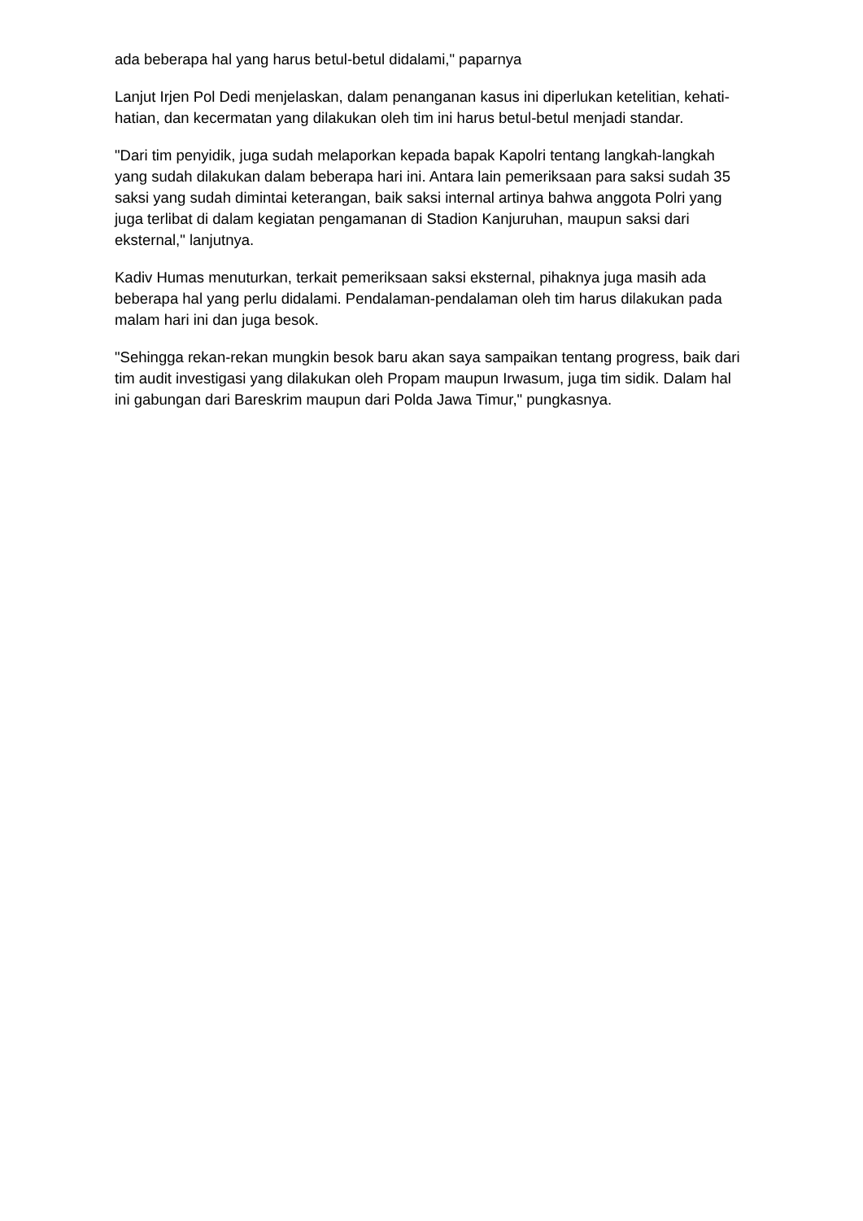ada beberapa hal yang harus betul-betul didalami," paparnya
Lanjut Irjen Pol Dedi menjelaskan, dalam penanganan kasus ini diperlukan ketelitian, kehati-hatian, dan kecermatan yang dilakukan oleh tim ini harus betul-betul menjadi standar.
"Dari tim penyidik, juga sudah melaporkan kepada bapak Kapolri tentang langkah-langkah yang sudah dilakukan dalam beberapa hari ini. Antara lain pemeriksaan para saksi sudah 35 saksi yang sudah dimintai keterangan, baik saksi internal artinya bahwa anggota Polri yang juga terlibat di dalam kegiatan pengamanan di Stadion Kanjuruhan, maupun saksi dari eksternal," lanjutnya.
Kadiv Humas menuturkan, terkait pemeriksaan saksi eksternal, pihaknya juga masih ada beberapa hal yang perlu didalami. Pendalaman-pendalaman oleh tim harus dilakukan pada malam hari ini dan juga besok.
"Sehingga rekan-rekan mungkin besok baru akan saya sampaikan tentang progress, baik dari tim audit investigasi yang dilakukan oleh Propam maupun Irwasum, juga tim sidik. Dalam hal ini gabungan dari Bareskrim maupun dari Polda Jawa Timur," pungkasnya.